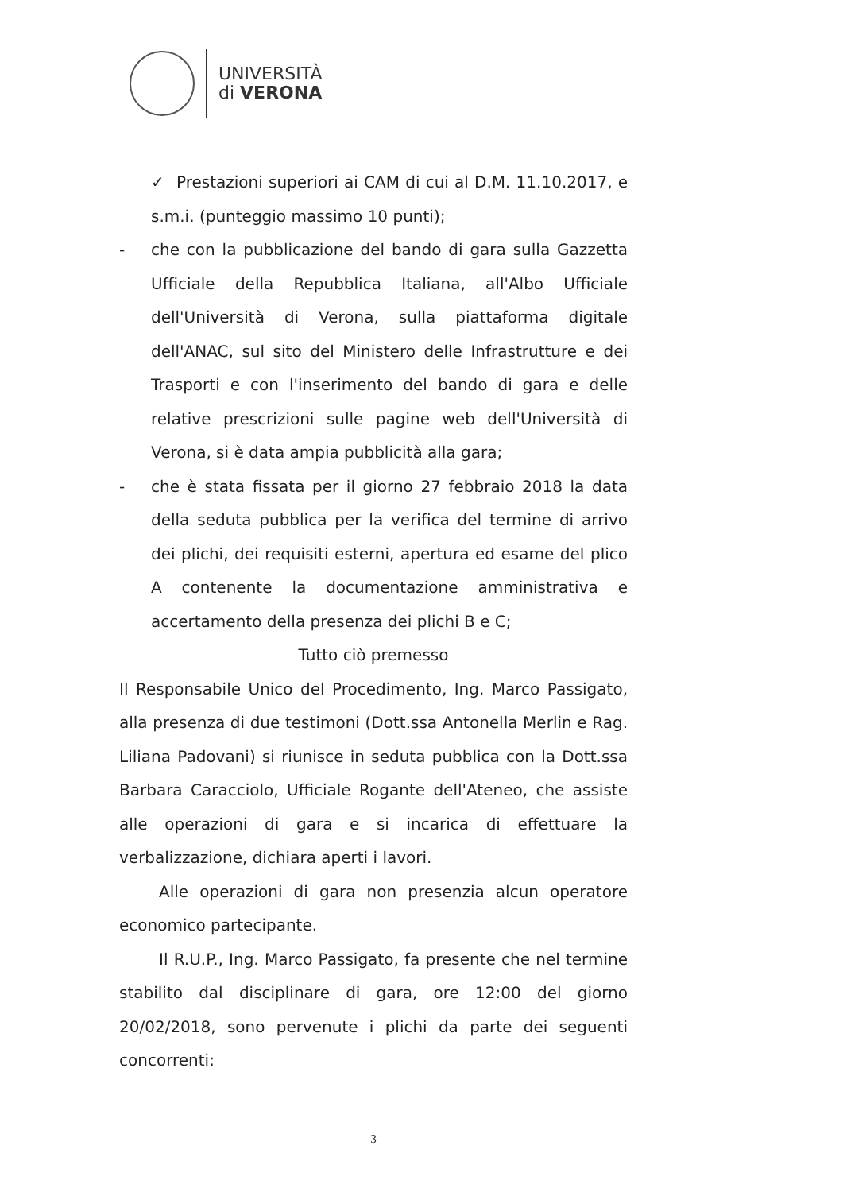UNIVERSITÀ
di VERONA
✓ Prestazioni superiori ai CAM di cui al D.M. 11.10.2017, e s.m.i. (punteggio massimo 10 punti);
- che con la pubblicazione del bando di gara sulla Gazzetta Ufficiale della Repubblica Italiana, all'Albo Ufficiale dell'Università di Verona, sulla piattaforma digitale dell'ANAC, sul sito del Ministero delle Infrastrutture e dei Trasporti e con l'inserimento del bando di gara e delle relative prescrizioni sulle pagine web dell'Università di Verona, si è data ampia pubblicità alla gara;
- che è stata fissata per il giorno 27 febbraio 2018 la data della seduta pubblica per la verifica del termine di arrivo dei plichi, dei requisiti esterni, apertura ed esame del plico A contenente la documentazione amministrativa e accertamento della presenza dei plichi B e C;
Tutto ciò premesso
Il Responsabile Unico del Procedimento, Ing. Marco Passigato, alla presenza di due testimoni (Dott.ssa Antonella Merlin e Rag. Liliana Padovani) si riunisce in seduta pubblica con la Dott.ssa Barbara Caracciolo, Ufficiale Rogante dell'Ateneo, che assiste alle operazioni di gara e si incarica di effettuare la verbalizzazione, dichiara aperti i lavori.
Alle operazioni di gara non presenzia alcun operatore economico partecipante.
Il R.U.P., Ing. Marco Passigato, fa presente che nel termine stabilito dal disciplinare di gara, ore 12:00 del giorno 20/02/2018, sono pervenute i plichi da parte dei seguenti concorrenti:
3